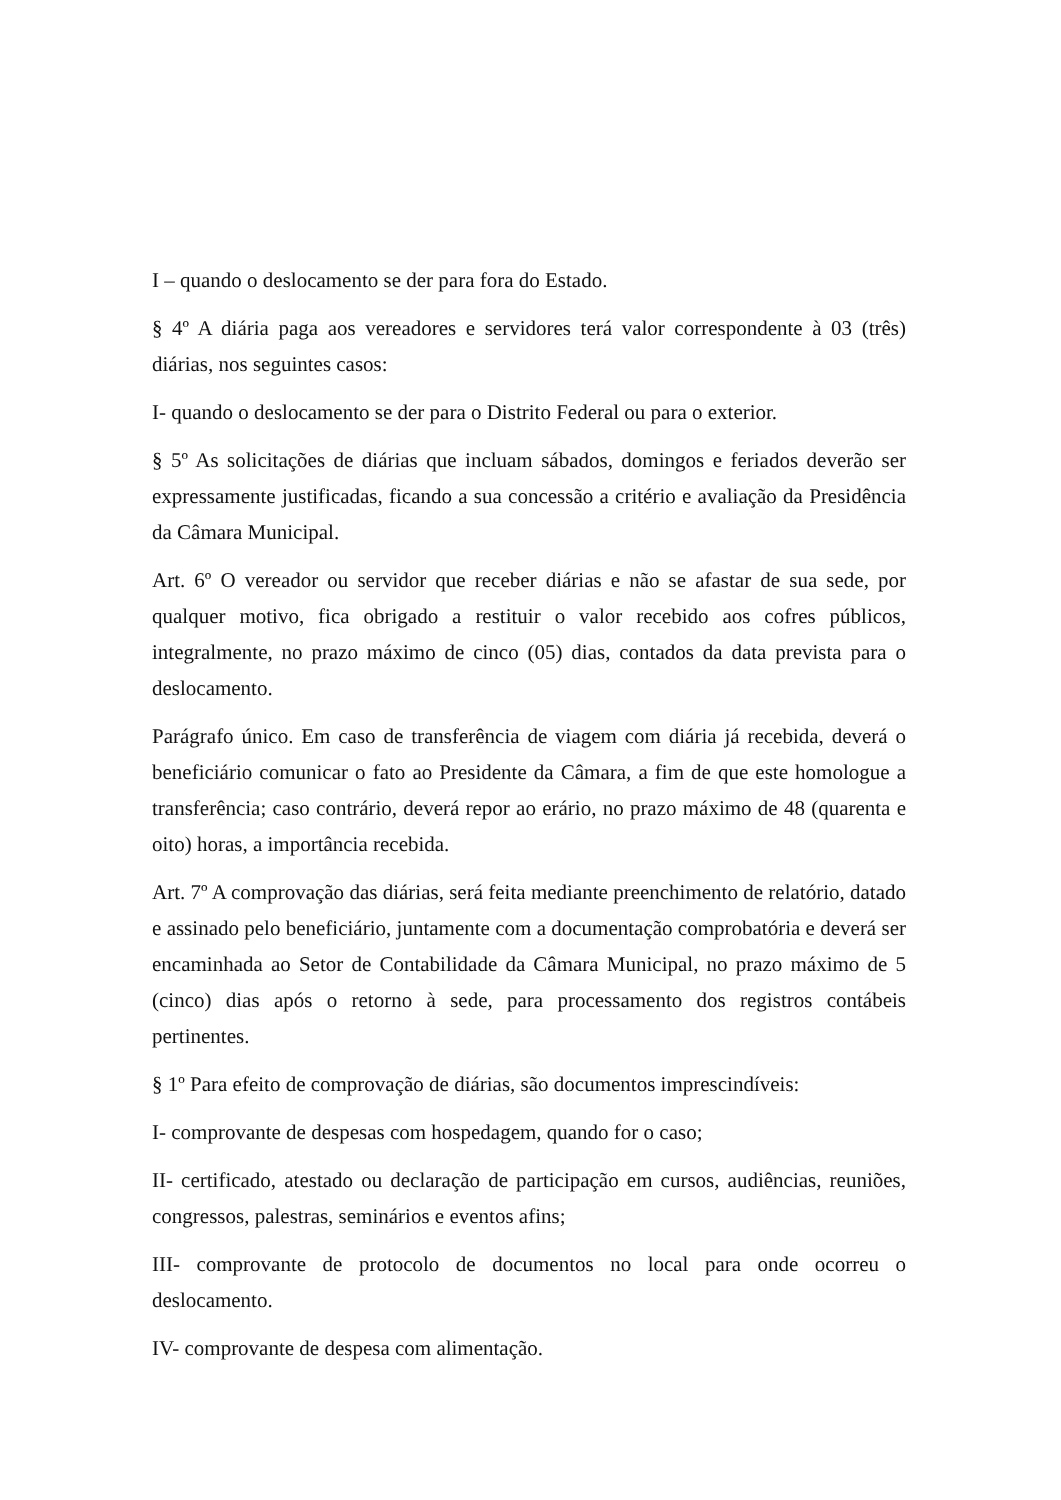I – quando o deslocamento se der para fora do Estado.
§ 4º A diária paga aos vereadores e servidores terá valor correspondente à 03 (três) diárias, nos seguintes casos:
I- quando o deslocamento se der para o Distrito Federal ou para o exterior.
§ 5º As solicitações de diárias que incluam sábados, domingos e feriados deverão ser expressamente justificadas, ficando a sua concessão a critério e avaliação da Presidência da Câmara Municipal.
Art. 6º O vereador ou servidor que receber diárias e não se afastar de sua sede, por qualquer motivo, fica obrigado a restituir o valor recebido aos cofres públicos, integralmente, no prazo máximo de cinco (05) dias, contados da data prevista para o deslocamento.
Parágrafo único. Em caso de transferência de viagem com diária já recebida, deverá o beneficiário comunicar o fato ao Presidente da Câmara, a fim de que este homologue a transferência; caso contrário, deverá repor ao erário, no prazo máximo de 48 (quarenta e oito) horas, a importância recebida.
Art. 7º A comprovação das diárias, será feita mediante preenchimento de relatório, datado e assinado pelo beneficiário, juntamente com a documentação comprobatória e deverá ser encaminhada ao Setor de Contabilidade da Câmara Municipal, no prazo máximo de 5 (cinco) dias após o retorno à sede, para processamento dos registros contábeis pertinentes.
§ 1º Para efeito de comprovação de diárias, são documentos imprescindíveis:
I- comprovante de despesas com hospedagem, quando for o caso;
II- certificado, atestado ou declaração de participação em cursos, audiências, reuniões, congressos, palestras, seminários e eventos afins;
III- comprovante de protocolo de documentos no local para onde ocorreu o deslocamento.
IV- comprovante de despesa com alimentação.